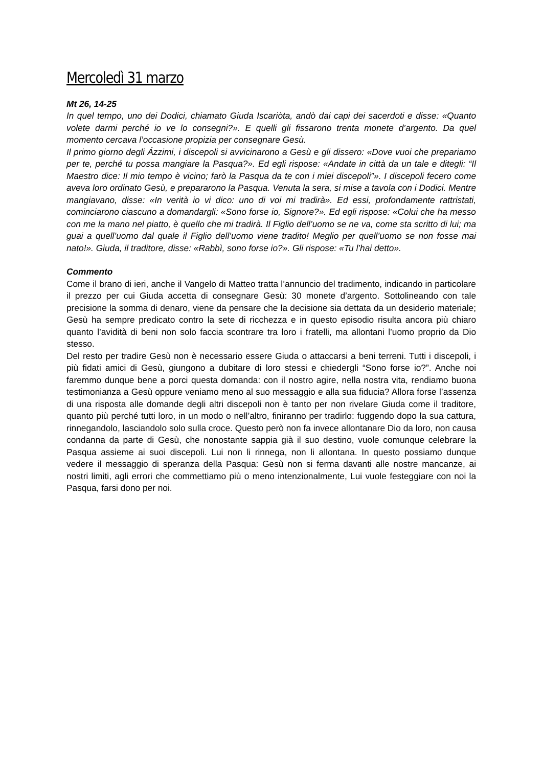Mercoledì 31 marzo
Mt 26, 14-25
In quel tempo, uno dei Dodici, chiamato Giuda Iscariòta, andò dai capi dei sacerdoti e disse: «Quanto volete darmi perché io ve lo consegni?». E quelli gli fissarono trenta monete d’argento. Da quel momento cercava l’occasione propizia per consegnare Gesù.
Il primo giorno degli Ázzimi, i discepoli si avvicinarono a Gesù e gli dissero: «Dove vuoi che prepariamo per te, perché tu possa mangiare la Pasqua?». Ed egli rispose: «Andate in città da un tale e ditegli: “Il Maestro dice: Il mio tempo è vicino; farò la Pasqua da te con i miei discepoli”». I discepoli fecero come aveva loro ordinato Gesù, e prepararono la Pasqua. Venuta la sera, si mise a tavola con i Dodici. Mentre mangiavano, disse: «In verità io vi dico: uno di voi mi tradirà». Ed essi, profondamente rattristati, cominciarono ciascuno a domandargli: «Sono forse io, Signore?». Ed egli rispose: «Colui che ha messo con me la mano nel piatto, è quello che mi tradirà. Il Figlio dell’uomo se ne va, come sta scritto di lui; ma guai a quell’uomo dal quale il Figlio dell’uomo viene tradito! Meglio per quell’uomo se non fosse mai nato!». Giuda, il traditore, disse: «Rabbì, sono forse io?». Gli rispose: «Tu l’hai detto».
Commento
Come il brano di ieri, anche il Vangelo di Matteo tratta l’annuncio del tradimento, indicando in particolare il prezzo per cui Giuda accetta di consegnare Gesù: 30 monete d’argento. Sottolineando con tale precisione la somma di denaro, viene da pensare che la decisione sia dettata da un desiderio materiale; Gesù ha sempre predicato contro la sete di ricchezza e in questo episodio risulta ancora più chiaro quanto l’avidità di beni non solo faccia scontrare tra loro i fratelli, ma allontani l’uomo proprio da Dio stesso.
Del resto per tradire Gesù non è necessario essere Giuda o attaccarsi a beni terreni. Tutti i discepoli, i più fidati amici di Gesù, giungono a dubitare di loro stessi e chiedergli “Sono forse io?”. Anche noi faremmo dunque bene a porci questa domanda: con il nostro agire, nella nostra vita, rendiamo buona testimonianza a Gesù oppure veniamo meno al suo messaggio e alla sua fiducia? Allora forse l’assenza di una risposta alle domande degli altri discepoli non è tanto per non rivelare Giuda come il traditore, quanto più perché tutti loro, in un modo o nell’altro, finiranno per tradirlo: fuggendo dopo la sua cattura, rinnegandolo, lasciandolo solo sulla croce. Questo però non fa invece allontanare Dio da loro, non causa condanna da parte di Gesù, che nonostante sappia già il suo destino, vuole comunque celebrare la Pasqua assieme ai suoi discepoli. Lui non li rinnega, non li allontana. In questo possiamo dunque vedere il messaggio di speranza della Pasqua: Gesù non si ferma davanti alle nostre mancanze, ai nostri limiti, agli errori che commettiamo più o meno intenzionalmente, Lui vuole festeggiare con noi la Pasqua, farsi dono per noi.